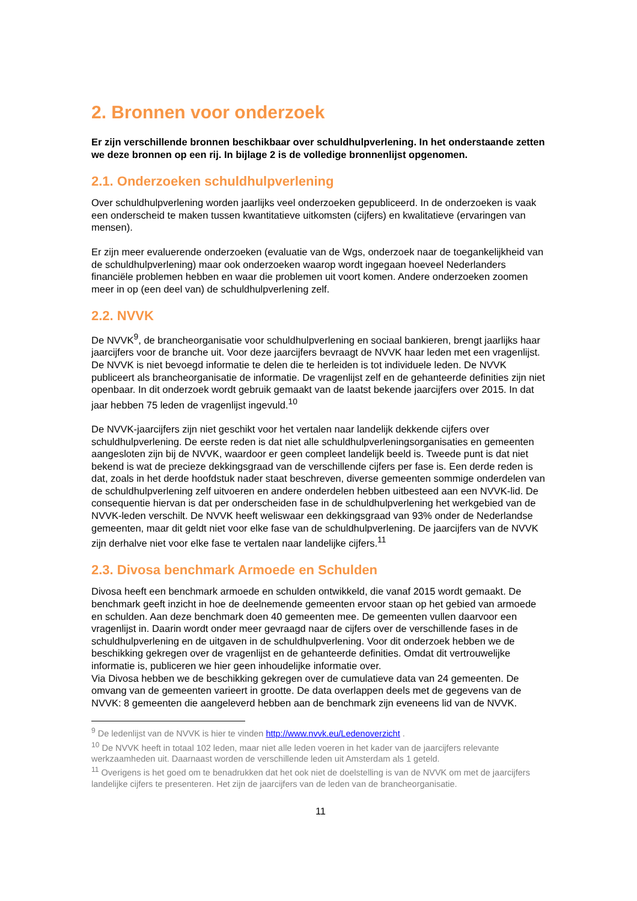2. Bronnen voor onderzoek
Er zijn verschillende bronnen beschikbaar over schuldhulpverlening. In het onderstaande zetten we deze bronnen op een rij. In bijlage 2 is de volledige bronnenlijst opgenomen.
2.1. Onderzoeken schuldhulpverlening
Over schuldhulpverlening worden jaarlijks veel onderzoeken gepubliceerd. In de onderzoeken is vaak een onderscheid te maken tussen kwantitatieve uitkomsten (cijfers) en kwalitatieve (ervaringen van mensen).
Er zijn meer evaluerende onderzoeken (evaluatie van de Wgs, onderzoek naar de toegankelijkheid van de schuldhulpverlening) maar ook onderzoeken waarop wordt ingegaan hoeveel Nederlanders financiële problemen hebben en waar die problemen uit voort komen. Andere onderzoeken zoomen meer in op (een deel van) de schuldhulpverlening zelf.
2.2. NVVK
De NVVK<sup>9</sup>, de brancheorganisatie voor schuldhulpverlening en sociaal bankieren, brengt jaarlijks haar jaarcijfers voor de branche uit. Voor deze jaarcijfers bevraagt de NVVK haar leden met een vragenlijst. De NVVK is niet bevoegd informatie te delen die te herleiden is tot individuele leden. De NVVK publiceert als brancheorganisatie de informatie. De vragenlijst zelf en de gehanteerde definities zijn niet openbaar. In dit onderzoek wordt gebruik gemaakt van de laatst bekende jaarcijfers over 2015. In dat jaar hebben 75 leden de vragenlijst ingevuld.<sup>10</sup>
De NVVK-jaarcijfers zijn niet geschikt voor het vertalen naar landelijk dekkende cijfers over schuldhulpverlening. De eerste reden is dat niet alle schuldhulpverleningsorganisaties en gemeenten aangesloten zijn bij de NVVK, waardoor er geen compleet landelijk beeld is. Tweede punt is dat niet bekend is wat de precieze dekkingsgraad van de verschillende cijfers per fase is. Een derde reden is dat, zoals in het derde hoofdstuk nader staat beschreven, diverse gemeenten sommige onderdelen van de schuldhulpverlening zelf uitvoeren en andere onderdelen hebben uitbesteed aan een NVVK-lid. De consequentie hiervan is dat per onderscheiden fase in de schuldhulpverlening het werkgebied van de NVVK-leden verschilt. De NVVK heeft weliswaar een dekkingsgraad van 93% onder de Nederlandse gemeenten, maar dit geldt niet voor elke fase van de schuldhulpverlening. De jaarcijfers van de NVVK zijn derhalve niet voor elke fase te vertalen naar landelijke cijfers.<sup>11</sup>
2.3. Divosa benchmark Armoede en Schulden
Divosa heeft een benchmark armoede en schulden ontwikkeld, die vanaf 2015 wordt gemaakt. De benchmark geeft inzicht in hoe de deelnemende gemeenten ervoor staan op het gebied van armoede en schulden. Aan deze benchmark doen 40 gemeenten mee. De gemeenten vullen daarvoor een vragenlijst in. Daarin wordt onder meer gevraagd naar de cijfers over de verschillende fases in de schuldhulpverlening en de uitgaven in de schuldhulpverlening. Voor dit onderzoek hebben we de beschikking gekregen over de vragenlijst en de gehanteerde definities. Omdat dit vertrouwelijke informatie is, publiceren we hier geen inhoudelijke informatie over.
Via Divosa hebben we de beschikking gekregen over de cumulatieve data van 24 gemeenten. De omvang van de gemeenten varieert in grootte. De data overlappen deels met de gegevens van de NVVK: 8 gemeenten die aangeleverd hebben aan de benchmark zijn eveneens lid van de NVVK.
<sup>9</sup> De ledenlijst van de NVVK is hier te vinden http://www.nvvk.eu/Ledenoverzicht .
<sup>10</sup> De NVVK heeft in totaal 102 leden, maar niet alle leden voeren in het kader van de jaarcijfers relevante werkzaamheden uit. Daarnaast worden de verschillende leden uit Amsterdam als 1 geteld.
<sup>11</sup> Overigens is het goed om te benadrukken dat het ook niet de doelstelling is van de NVVK om met de jaarcijfers landelijke cijfers te presenteren. Het zijn de jaarcijfers van de leden van de brancheorganisatie.
11